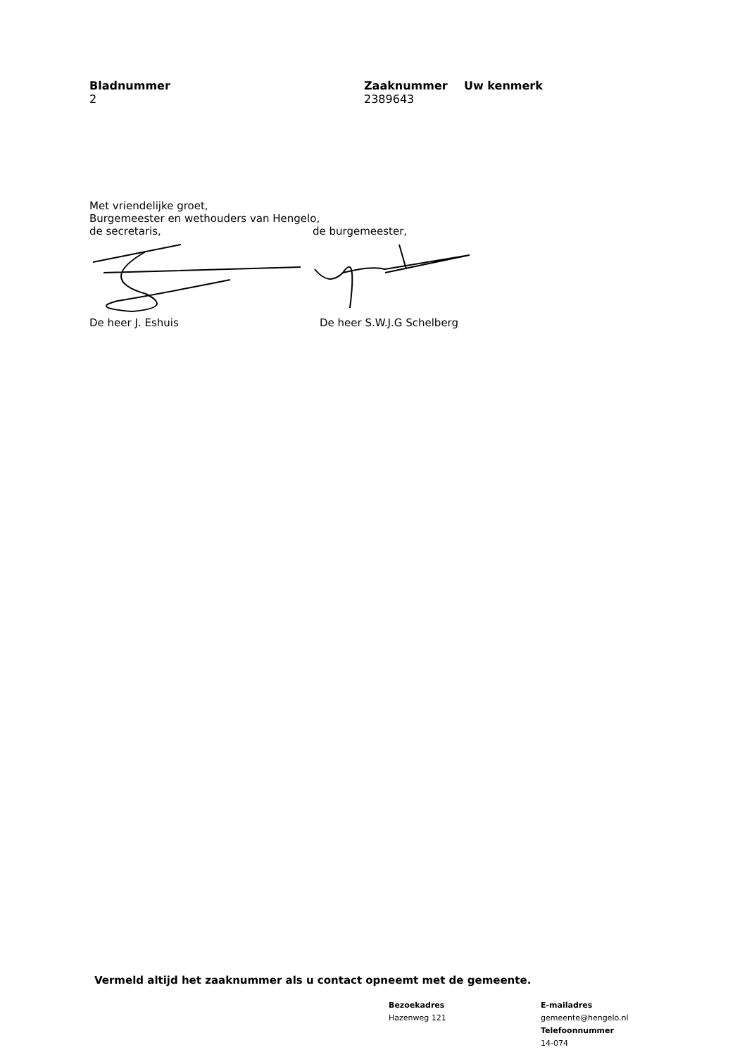Bladnummer
2
Zaaknummer
2389643
Uw kenmerk
Met vriendelijke groet,
Burgemeester en wethouders van Hengelo,
de secretaris, de burgemeester,
De heer J. Eshuis De heer S.W.J.G Schelberg
Vermeld altijd het zaaknummer als u contact opneemt met de gemeente.
Bezoekadres
Hazenweg 121
E-mailadres
gemeente@hengelo.nl
Telefoonnummer
14-074